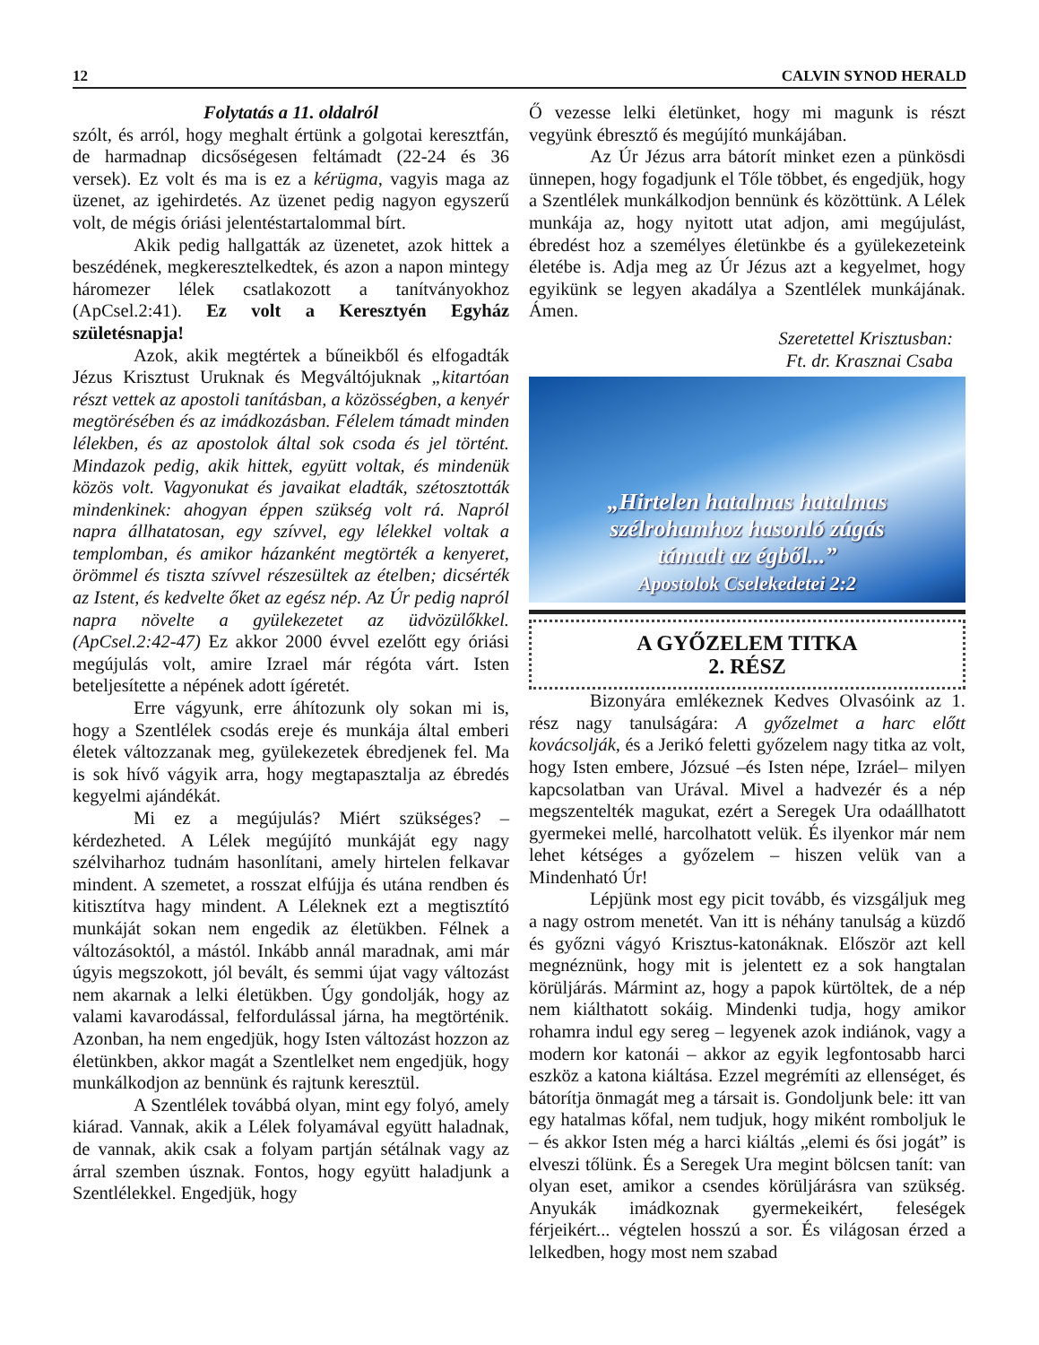12 CALVIN SYNOD HERALD
Folytatás a 11. oldalról
szólt, és arról, hogy meghalt értünk a golgotai keresztfán, de harmadnap dicsőségesen feltámadt (22-24 és 36 versek). Ez volt és ma is ez a kérügma, vagyis maga az üzenet, az igehirdetés. Az üzenet pedig nagyon egyszerű volt, de mégis óriási jelentéstartalommal bírt.
Akik pedig hallgatták az üzenetet, azok hittek a beszédének, megkeresztelkedtek, és azon a napon mintegy háromezer lélek csatlakozott a tanítványokhoz (ApCsel.2:41). Ez volt a Keresztyén Egyház születésnapja!
Azok, akik megtértek a bűneikből és elfogadták Jézus Krisztust Uruknak és Megváltójuknak „kitartóan részt vettek az apostoli tanításban, a közösségben, a kenyér megtörésében és az imádkozásban. Félelem támadt minden lélekben, és az apostolok által sok csoda és jel történt. Mindazok pedig, akik hittek, együtt voltak, és mindenük közös volt. Vagyonukat és javaikat eladták, szétosztották mindenkinek: ahogyan éppen szükség volt rá. Napról napra állhatatosan, egy szívvel, egy lélekkel voltak a templomban, és amikor házanként megtörték a kenyeret, örömmel és tiszta szívvel részesültek az ételben; dicsérték az Istent, és kedvelte őket az egész nép. Az Úr pedig napról napra növelte a gyülekezetet az üdvözülőkkel. (ApCsel.2:42-47) Ez akkor 2000 évvel ezelőtt egy óriási megújulás volt, amire Izrael már régóta várt. Isten beteljesítette a népének adott ígéretét.
Erre vágyunk, erre áhítozunk oly sokan mi is, hogy a Szentlélek csodás ereje és munkája által emberi életek változzanak meg, gyülekezetek ébredjenek fel. Ma is sok hívő vágyik arra, hogy megtapasztalja az ébredés kegyelmi ajándékát.
Mi ez a megújulás? Miért szükséges? – kérdezheted. A Lélek megújító munkáját egy nagy szélviharhoz tudnám hasonlítani, amely hirtelen felkavar mindent. A szemetet, a rosszat elfújja és utána rendben és kitisztítva hagy mindent. A Léleknek ezt a megtisztító munkáját sokan nem engedik az életükben. Félnek a változásoktól, a mástól. Inkább annál maradnak, ami már úgyis megszokott, jól bevált, és semmi újat vagy változást nem akarnak a lelki életükben. Úgy gondolják, hogy az valami kavarodással, felfordulással járna, ha megtörténik. Azonban, ha nem engedjük, hogy Isten változást hozzon az életünkben, akkor magát a Szentlelket nem engedjük, hogy munkálkodjon az bennünk és rajtunk keresztül.
A Szentlélek továbbá olyan, mint egy folyó, amely kiárad. Vannak, akik a Lélek folyamával együtt haladnak, de vannak, akik csak a folyam partján sétálnak vagy az árral szemben úsznak. Fontos, hogy együtt haladjunk a Szentlélekkel. Engedjük, hogy
Ő vezesse lelki életünket, hogy mi magunk is részt vegyünk ébresztő és megújító munkájában.
Az Úr Jézus arra bátorít minket ezen a pünkösdi ünnepen, hogy fogadjunk el Tőle többet, és engedjük, hogy a Szentlélek munkálkodjon bennünk és közöttünk. A Lélek munkája az, hogy nyitott utat adjon, ami megújulást, ébredést hoz a személyes életünkbe és a gyülekezeteink életébe is. Adja meg az Úr Jézus azt a kegyelmet, hogy egyikünk se legyen akadálya a Szentlélek munkájának. Ámen.
Szeretettel Krisztusban:
Ft. dr. Krasznai Csaba
„Hirtelen hatalmas hatalmas
szélrohamhoz hasonló zúgás
támadt az égből...”
Apostolok Cselekedetei 2:2
A GYŐZELEM TITKA
2. RÉSZ
Bizonyára emlékeznek Kedves Olvasóink az 1. rész nagy tanulságára: A győzelmet a harc előtt kovácsolják, és a Jerikó feletti győzelem nagy titka az volt, hogy Isten embere, Józsué –és Isten népe, Izráel– milyen kapcsolatban van Urával. Mivel a hadvezér és a nép megszentelték magukat, ezért a Seregek Ura odaállhatott gyermekei mellé, harcolhatott velük. És ilyenkor már nem lehet kétséges a győzelem – hiszen velük van a Mindenható Úr!
Lépjünk most egy picit tovább, és vizsgáljuk meg a nagy ostrom menetét. Van itt is néhány tanulság a küzdő és győzni vágyó Krisztus-katonáknak. Először azt kell megnéznünk, hogy mit is jelentett ez a sok hangtalan körüljárás. Mármint az, hogy a papok kürtöltek, de a nép nem kiálthatott sokáig. Mindenki tudja, hogy amikor rohamra indul egy sereg – legyenek azok indiánok, vagy a modern kor katonái – akkor az egyik legfontosabb harci eszköz a katona kiáltása. Ezzel megrémíti az ellenséget, és bátorítja önmagát meg a társait is. Gondoljunk bele: itt van egy hatalmas kőfal, nem tudjuk, hogy miként romboljuk le – és akkor Isten még a harci kiáltás „elemi és ősi jogát” is elveszi tőlünk. És a Seregek Ura megint bölcsen tanít: van olyan eset, amikor a csendes körüljárásra van szükség. Anyukák imádkoznak gyermekeikért, feleségek férjeikért... végtelen hosszú a sor. És világosan érzed a lelkedben, hogy most nem szabad